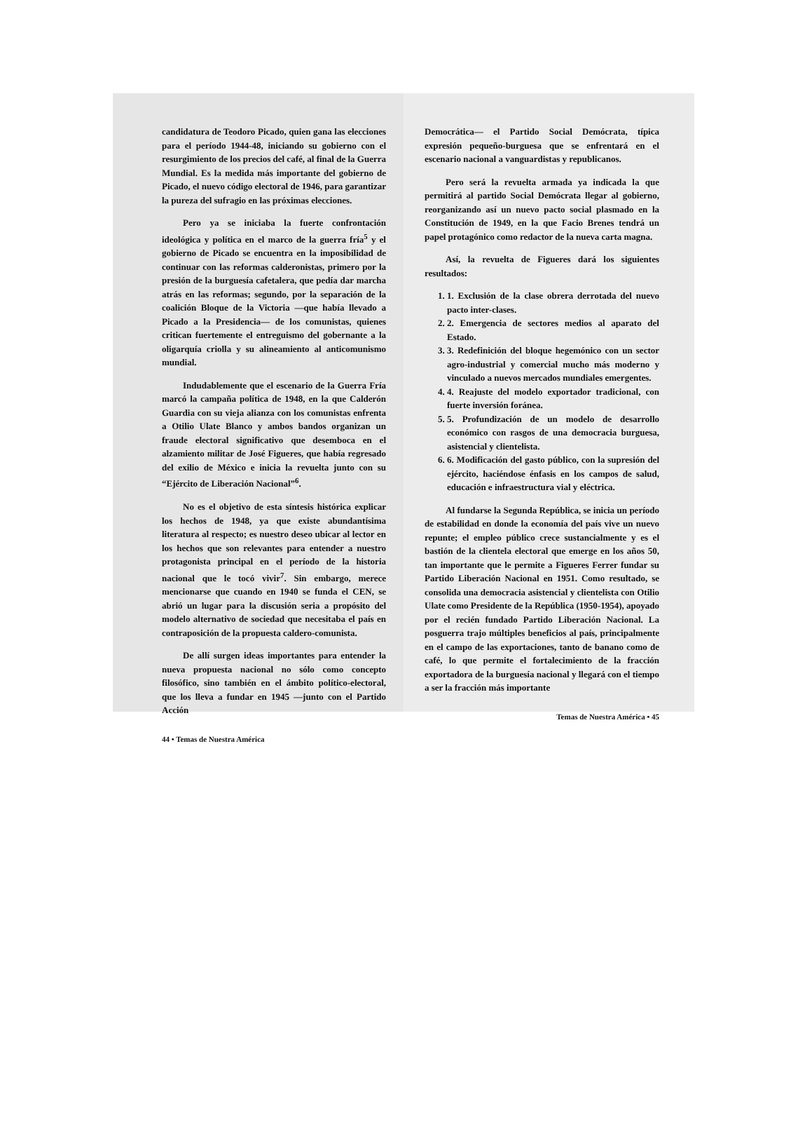candidatura de Teodoro Picado, quien gana las elecciones para el período 1944-48, iniciando su gobierno con el resurgimiento de los precios del café, al final de la Guerra Mundial. Es la medida más importante del gobierno de Picado, el nuevo código electoral de 1946, para garantizar la pureza del sufragio en las próximas elecciones.
Pero ya se iniciaba la fuerte confrontación ideológica y política en el marco de la guerra fría<sup>5</sup> y el gobierno de Picado se encuentra en la imposibilidad de continuar con las reformas calderonistas, primero por la presión de la burguesía cafetalera, que pedía dar marcha atrás en las reformas; segundo, por la separación de la coalición Bloque de la Victoria —que había llevado a Picado a la Presidencia— de los comunistas, quienes critican fuertemente el entreguismo del gobernante a la oligarquía criolla y su alineamiento al anticomunismo mundial.
Indudablemente que el escenario de la Guerra Fría marcó la campaña política de 1948, en la que Calderón Guardia con su vieja alianza con los comunistas enfrenta a Otilio Ulate Blanco y ambos bandos organizan un fraude electoral significativo que desemboca en el alzamiento militar de José Figueres, que había regresado del exilio de México e inicia la revuelta junto con su “Ejército de Liberación Nacional”<sup>6</sup>.
No es el objetivo de esta síntesis histórica explicar los hechos de 1948, ya que existe abundantísima literatura al respecto; es nuestro deseo ubicar al lector en los hechos que son relevantes para entender a nuestro protagonista principal en el período de la historia nacional que le tocó vivir<sup>7</sup>. Sin embargo, merece mencionarse que cuando en 1940 se funda el CEN, se abrió un lugar para la discusión seria a propósito del modelo alternativo de sociedad que necesitaba el país en contraposición de la propuesta caldero-comunista.
De allí surgen ideas importantes para entender la nueva propuesta nacional no sólo como concepto filosófico, sino también en el ámbito político-electoral, que los lleva a fundar en 1945 —junto con el Partido Acción
44 • Temas de Nuestra América
Democrática— el Partido Social Demócrata, típica expresión pequeño-burguesa que se enfrentará en el escenario nacional a vanguardistas y republicanos.
Pero será la revuelta armada ya indicada la que permitirá al partido Social Demócrata llegar al gobierno, reorganizando así un nuevo pacto social plasmado en la Constitución de 1949, en la que Facio Brenes tendrá un papel protagónico como redactor de la nueva carta magna.
Así, la revuelta de Figueres dará los siguientes resultados:
1. 1. Exclusión de la clase obrera derrotada del nuevo pacto inter-clases.
2. 2. Emergencia de sectores medios al aparato del Estado.
3. 3. Redefinición del bloque hegemónico con un sector agro-industrial y comercial mucho más moderno y vinculado a nuevos mercados mundiales emergentes.
4. 4. Reajuste del modelo exportador tradicional, con fuerte inversión foránea.
5. 5. Profundización de un modelo de desarrollo económico con rasgos de una democracia burguesa, asistencial y clientelista.
6. 6. Modificación del gasto público, con la supresión del ejército, haciéndose énfasis en los campos de salud, educación e infraestructura vial y eléctrica.
Al fundarse la Segunda República, se inicia un período de estabilidad en donde la economía del país vive un nuevo repunte; el empleo público crece sustancialmente y es el bastión de la clientela electoral que emerge en los años 50, tan importante que le permite a Figueres Ferrer fundar su Partido Liberación Nacional en 1951. Como resultado, se consolida una democracia asistencial y clientelista con Otilio Ulate como Presidente de la República (1950-1954), apoyado por el recién fundado Partido Liberación Nacional. La posguerra trajo múltiples beneficios al país, principalmente en el campo de las exportaciones, tanto de banano como de café, lo que permite el fortalecimiento de la fracción exportadora de la burguesía nacional y llegará con el tiempo a ser la fracción más importante
Temas de Nuestra América • 45